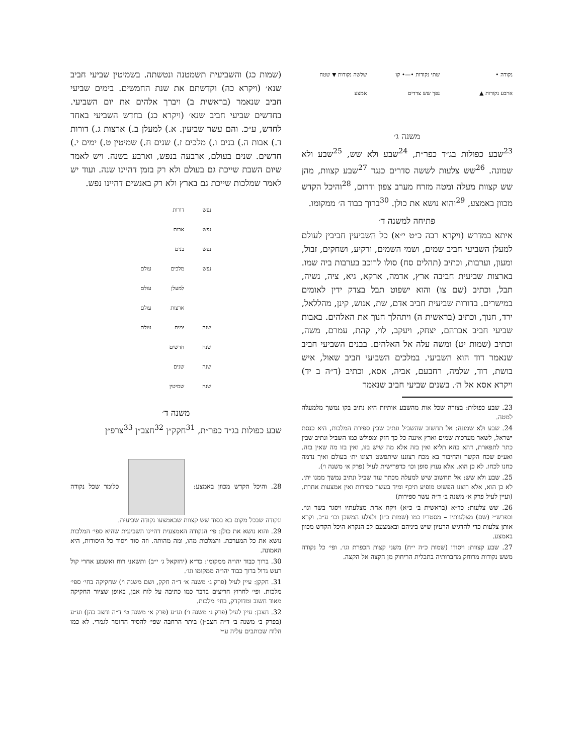נקודה • שתי נקודות •—• קו שלשה נקודות ▼ שטח ארבע נקודות ▲ נפך שש צדדים אמצע
משנה ג׳
<sup>23</sup> שבע כפולות בג״ד כפר״ת, <sup>24</sup>שבע ולא שש, <sup>25</sup>שבע ולא שמונה. <sup>26</sup>שש צלעות לששה סדרים כנגד <sup>27</sup>שבע קצוות, מהן שש קצוות מעלה ומטה מזרח מערב צפון ודרום, <sup>28</sup>והיכל הקדש מכוון באמצע, <sup>29</sup>והוא נושא את כולן. <sup>30</sup>ברוך כבוד ה׳ ממקומו.
פתיחה למשנה ד׳
איתא במדרש (ויקרא רבה כ״ט י״א) כל השביעין חביבין לעולם למעלן השביעי חביב שמים, ושמי השמים, ורקיע, ושחקים, זבול, ומעון, וערבות, וכתיב (תהלים סח) סולו לרוכב בערבות ביה שמו. בארצות שביעית חביבה ארץ, אדמה, ארקא, גיא, ציה, נשיה, תבל, וכתיב (שם צו) והוא ישפוט תבל בצדק ידין לאומים במישרים. בדורות שביעית חביב אדם, שת, אנוש, קינן, מהללאל, ירד, חנוך, וכתיב (בראשית ה) ויתהלך חנוך את האלהים. באבות שביעי חביב אברהם, יצחק, ויעקב, לוי, קהת, עמרם, משה, וכתיב (שמות יט) ומשה עלה אל האלהים. בבנים השביעי חביב שנאמר דוד הוא השביעי. במלכים השביעי חביב שאול, איש בושת, דוד, שלמה, רחבעם, אביה, אסא, וכתיב (ד״ה ב יד) ויקרא אסא אל ה׳. בשנים שביעי חביב שנאמר
23. שבע כפולות: בצורה שכל אות מהשבע אותיות היא נתיב בקו נמשך מלמעלה למטה.
24. שבע ולא שמונה: אל תחשוב שהשביל ונתיב שבין ספירת המלכות, היא כנסת ישראל, לשאר מערכות שמים וארץ איננה כל כך חזק ומפולש כמו השביל ונתיב שבין כתר לתפארת, דהא בהא תליא ואין בזה אלא מה שיש בזו, ואין בזו מה שאין בזה. ואע״פ שכח הקשר והחיבור בא מכח רצוננו שיתפשט רצונו ית׳ בעולם ואיך נדמה כחנו לכחו. לא כן הוא. אלא נעוץ סופן וכו׳ כדפרישית לעיל (פרק א׳ משנה ו׳).
25. שבע ולא שש: אל תחשוב שיש למעלה מכתר עוד שביל ונתיב נמשך ממנו ית׳. לא כן הוא, אלא רוצנו הפשוט מופיע תיכף ומיד בעשר ספירות ואין אמצעות אחרת. (ועיין לעיל פרק א׳ משנה ב׳ ד״ה עשר ספירות)
26. שש צלעות: כד״א (בראשית ב׳ כ״א) ויקח אחת מצלעתיו ויסגר בשר וגו׳. וכפרש״י (שם) מצלעותיו – מסטריו כמו (שמות כ״ו) ולצלע המשכן וכו׳ ע״כ. וקרא אותן צלעות כדי להדגיש הרעיון שיש ביניהם ובאמצעם לב הנקרא היכל הקדש מכוון באמצע.
27. שבע קצוות: ויסודו (שמות כ״ה י״ח) משני קצות הכפרת וגו׳. ופי׳ כל נקודה משש נקודות מרוחק מחברותיה בתכלית הריחוק מן הקצה אל הקצה.
(שמות כג) והשביעית תשמטנה ונטשתה. בשמיטין שביעי חביב שנא׳ (ויקרא כה) וקדשתם את שנת החמשים. בימים שביעי חביב שנאמר (בראשית ב) ויברך אלהים את יום השביעי. בחדשים שביעי חביב שנא׳ (ויקרא כג) בחדש השביעי באחד לחדש, ע״כ. והם עשר שביעין. א.) למעלן ב.) ארצות ג.) דורות ד.) אבות ה.) בנים ו.) מלכים ז.) שנים ח.) שמיטין ט.) ימים י.) חדשים. שנים בעולם, ארבעה בנפש, וארבע בשנה. ויש לאמר שיום השבת שייכת גם בעולם ולא רק בזמן דהיינו שנה. ועוד יש לאמר שמלכות שייכת גם בארץ ולא רק באנשים דהיינו נפש.
| נפש | דורות | |
| נפש | אבות | |
| נפש | בנים | |
| נפש | מלכים | עולם |
| | למעלן | עולם |
| | ארצות | עולם |
| שנה | ימים | עולם |
| שנה | חדשים | |
| שנה | שנים | |
| שנה | שמיטין | |
משנה ד׳
שבע כפולות בג״ד כפר״ת, <sup>31</sup>חקק״ן <sup>32</sup>חצב״ן <sup>33</sup>צרפ״ן
28. והיכל הקדש מכוון באמצע: כלומר שכל נקודה ונקודה שבכל מקום בא בסוד שש קצוות שבאמצעו נקודה שביעית.
29. והוא נושא את כולן: פי׳ הנקודה האמצעית דהיינו השביעית שהיא ספי׳ המלכות נושא את כל המערכת. והמלכות מהו, ומה מהותה. וזה סוד ויסוד כל היסודות, היא האמונה.
30. ברוך כבוד יהו״ה ממקומו: כד״א (יחזקאל ג׳ י״ב) ותשאני רוח ואשמע אחרי קול רעש גדול ברוך כבוד יהו״ה ממקומו וגו׳.
31. חקקן: עיין לעיל (פרק ג׳ משנה א׳ ד״ה חקק, ושם משנה ו׳) שחקיקה בחי׳ ספי׳ מלכות. ופי׳ לחרוץ חריצים בדבר כמו כתיבה על לוח אבן, באופן שציור החקיקה מאוד חשוב ומדוקדק, בחי׳ מלכות.
32. חצבן: עיין לעיל (פרק ג׳ משנה ו׳) וע״ע (פרק א׳ משנה ט׳ ד״ה וחצב בהן) וע״ע (בפרק ב׳ משנה ב׳ ד״ה חצב״ן) ביתר הרחבה שפי׳ להסיר החומר לגמרי. לא כמו הלוח שכותבים עליה ע״י